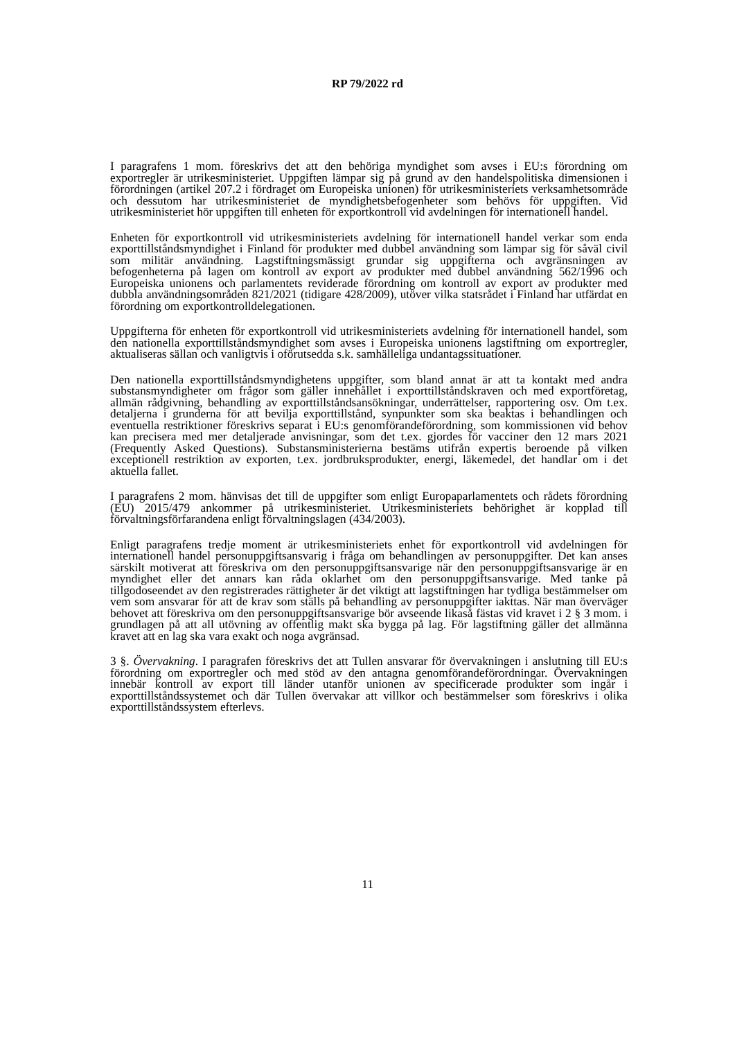RP 79/2022 rd
I paragrafens 1 mom. föreskrivs det att den behöriga myndighet som avses i EU:s förordning om exportregler är utrikesministeriet. Uppgiften lämpar sig på grund av den handelspolitiska dimensionen i förordningen (artikel 207.2 i fördraget om Europeiska unionen) för utrikesministeriets verksamhetsområde och dessutom har utrikesministeriet de myndighetsbefogenheter som behövs för uppgiften. Vid utrikesministeriet hör uppgiften till enheten för exportkontroll vid avdelningen för internationell handel.
Enheten för exportkontroll vid utrikesministeriets avdelning för internationell handel verkar som enda exporttillståndsmyndighet i Finland för produkter med dubbel användning som lämpar sig för såväl civil som militär användning. Lagstiftningsmässigt grundar sig uppgifterna och avgränsningen av befogenheterna på lagen om kontroll av export av produkter med dubbel användning 562/1996 och Europeiska unionens och parlamentets reviderade förordning om kontroll av export av produkter med dubbla användningsområden 821/2021 (tidigare 428/2009), utöver vilka statsrådet i Finland har utfärdat en förordning om exportkontrolldelegationen.
Uppgifterna för enheten för exportkontroll vid utrikesministeriets avdelning för internationell handel, som den nationella exporttillståndsmyndighet som avses i Europeiska unionens lagstiftning om exportregler, aktualiseras sällan och vanligtvis i oförutsedda s.k. samhälleliga undantagssituationer.
Den nationella exporttillståndsmyndighetens uppgifter, som bland annat är att ta kontakt med andra substansmyndigheter om frågor som gäller innehållet i exporttillståndskraven och med exportföretag, allmän rådgivning, behandling av exporttillståndsansökningar, underrättelser, rapportering osv. Om t.ex. detaljerna i grunderna för att bevilja exporttillstånd, synpunkter som ska beaktas i behandlingen och eventuella restriktioner föreskrivs separat i EU:s genomförandeförordning, som kommissionen vid behov kan precisera med mer detaljerade anvisningar, som det t.ex. gjordes för vacciner den 12 mars 2021 (Frequently Asked Questions). Substansministerierna bestäms utifrån expertis beroende på vilken exceptionell restriktion av exporten, t.ex. jordbruksprodukter, energi, läkemedel, det handlar om i det aktuella fallet.
I paragrafens 2 mom. hänvisas det till de uppgifter som enligt Europaparlamentets och rådets förordning (EU) 2015/479 ankommer på utrikesministeriet. Utrikesministeriets behörighet är kopplad till förvaltningsförfarandena enligt förvaltningslagen (434/2003).
Enligt paragrafens tredje moment är utrikesministeriets enhet för exportkontroll vid avdelningen för internationell handel personuppgiftsansvarig i fråga om behandlingen av personuppgifter. Det kan anses särskilt motiverat att föreskriva om den personuppgiftsansvarige när den personuppgiftsansvarige är en myndighet eller det annars kan råda oklarhet om den personuppgiftsansvarige. Med tanke på tillgodoseendet av den registrerades rättigheter är det viktigt att lagstiftningen har tydliga bestämmelser om vem som ansvarar för att de krav som ställs på behandling av personuppgifter iakttas. När man överväger behovet att föreskriva om den personuppgiftsansvarige bör avseende likaså fästas vid kravet i 2 § 3 mom. i grundlagen på att all utövning av offentlig makt ska bygga på lag. För lagstiftning gäller det allmänna kravet att en lag ska vara exakt och noga avgränsad.
3 §. Övervakning. I paragrafen föreskrivs det att Tullen ansvarar för övervakningen i anslutning till EU:s förordning om exportregler och med stöd av den antagna genomförandeförordningar. Övervakningen innebär kontroll av export till länder utanför unionen av specificerade produkter som ingår i exporttillståndssystemet och där Tullen övervakar att villkor och bestämmelser som föreskrivs i olika exporttillståndssystem efterlevs.
11